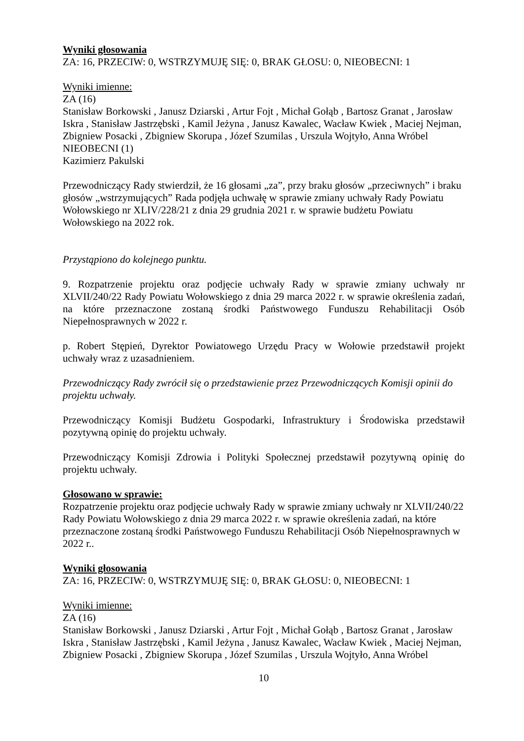Wyniki głosowania
ZA: 16, PRZECIW: 0, WSTRZYMUJĘ SIĘ: 0, BRAK GŁOSU: 0, NIEOBECNI: 1
Wyniki imienne:
ZA (16)
Stanisław Borkowski , Janusz Dziarski , Artur Fojt , Michał Gołąb , Bartosz Granat , Jarosław Iskra , Stanisław Jastrzębski , Kamil Jeżyna , Janusz Kawalec, Wacław Kwiek , Maciej Nejman, Zbigniew Posacki , Zbigniew Skorupa , Józef Szumilas , Urszula Wojtyło, Anna Wróbel
NIEOBECNI (1)
Kazimierz Pakulski
Przewodniczący Rady stwierdził, że 16 głosami „za”, przy braku głosów „przeciwnych” i braku głosów „wstrzymujących” Rada podjęła uchwałę w sprawie zmiany uchwały Rady Powiatu Wołowskiego nr XLIV/228/21 z dnia 29 grudnia 2021 r. w sprawie budżetu Powiatu Wołowskiego na 2022 rok.
Przystąpiono do kolejnego punktu.
9. Rozpatrzenie projektu oraz podjęcie uchwały Rady w sprawie zmiany uchwały nr XLVII/240/22 Rady Powiatu Wołowskiego z dnia 29 marca 2022 r. w sprawie określenia zadań, na które przeznaczone zostaną środki Państwowego Funduszu Rehabilitacji Osób Niepełnosprawnych w 2022 r.
p. Robert Stępień, Dyrektor Powiatowego Urzędu Pracy w Wołowie przedstawił projekt uchwały wraz z uzasadnieniem.
Przewodniczący Rady zwrócił się o przedstawienie przez Przewodniczących Komisji opinii do projektu uchwały.
Przewodniczący Komisji Budżetu Gospodarki, Infrastruktury i Środowiska przedstawił pozytywną opinię do projektu uchwały.
Przewodniczący Komisji Zdrowia i Polityki Społecznej przedstawił pozytywną opinię do projektu uchwały.
Głosowano w sprawie:
Rozpatrzenie projektu oraz podjęcie uchwały Rady w sprawie zmiany uchwały nr XLVII/240/22 Rady Powiatu Wołowskiego z dnia 29 marca 2022 r. w sprawie określenia zadań, na które przeznaczone zostaną środki Państwowego Funduszu Rehabilitacji Osób Niepełnosprawnych w 2022 r..
Wyniki głosowania
ZA: 16, PRZECIW: 0, WSTRZYMUJĘ SIĘ: 0, BRAK GŁOSU: 0, NIEOBECNI: 1
Wyniki imienne:
ZA (16)
Stanisław Borkowski , Janusz Dziarski , Artur Fojt , Michał Gołąb , Bartosz Granat , Jarosław Iskra , Stanisław Jastrzębski , Kamil Jeżyna , Janusz Kawalec, Wacław Kwiek , Maciej Nejman, Zbigniew Posacki , Zbigniew Skorupa , Józef Szumilas , Urszula Wojtyło, Anna Wróbel
10